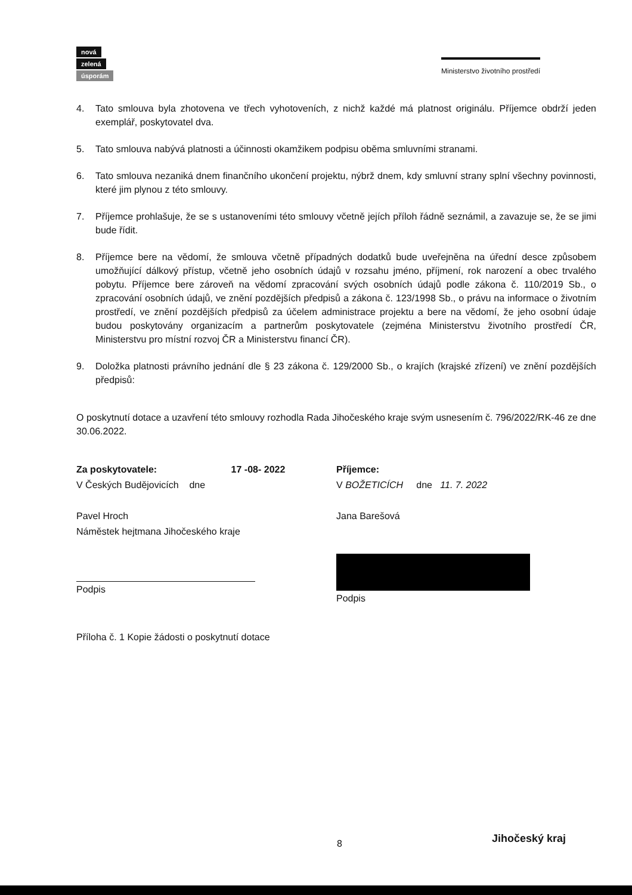nová
zelená
úsporám
Ministerstvo životního prostředí
4. Tato smlouva byla zhotovena ve třech vyhotoveních, z nichž každé má platnost originálu. Příjemce obdrží jeden exemplář, poskytovatel dva.
5. Tato smlouva nabývá platnosti a účinnosti okamžikem podpisu oběma smluvními stranami.
6. Tato smlouva nezaniká dnem finančního ukončení projektu, nýbrž dnem, kdy smluvní strany splní všechny povinnosti, které jim plynou z této smlouvy.
7. Příjemce prohlašuje, že se s ustanoveními této smlouvy včetně jejích příloh řádně seznámil, a zavazuje se, že se jimi bude řídit.
8. Příjemce bere na vědomí, že smlouva včetně případných dodatků bude uveřejněna na úřední desce způsobem umožňující dálkový přístup, včetně jeho osobních údajů v rozsahu jméno, příjmení, rok narození a obec trvalého pobytu. Příjemce bere zároveň na vědomí zpracování svých osobních údajů podle zákona č. 110/2019 Sb., o zpracování osobních údajů, ve znění pozdějších předpisů a zákona č. 123/1998 Sb., o právu na informace o životním prostředí, ve znění pozdějších předpisů za účelem administrace projektu a bere na vědomí, že jeho osobní údaje budou poskytovány organizacím a partnerům poskytovatele (zejména Ministerstvu životního prostředí ČR, Ministerstvu pro místní rozvoj ČR a Ministerstvu financí ČR).
9. Doložka platnosti právního jednání dle § 23 zákona č. 129/2000 Sb., o krajích (krajské zřízení) ve znění pozdějších předpisů:
O poskytnutí dotace a uzavření této smlouvy rozhodla Rada Jihočeského kraje svým usnesením č. 796/2022/RK-46 ze dne 30.06.2022.
Za poskytovatele: 17 -08- 2022
V Českých Budějovicích dne
Pavel Hroch
Náměstek hejtmana Jihočeského kraje
Podpis
Příjemce:
V BOŽETICÍCH dne 11. 7. 2022
Jana Barešová
Podpis
Příloha č. 1 Kopie žádosti o poskytnutí dotace
8 Jihočeský kraj